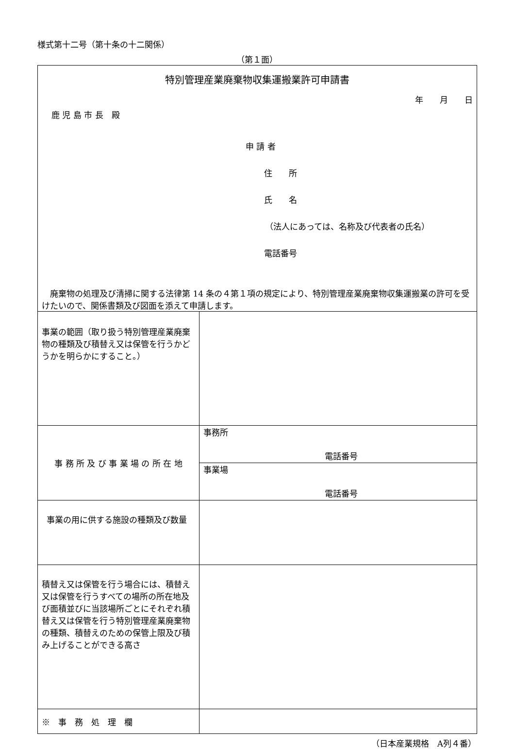様式第十二号（第十条の十二関係）
（第１面）
| 特別管理産業廃棄物収集運搬業許可申請書 年 月 日 鹿 児 島 市 長 殿 申 請 者 住 所 氏 名 （法人にあっては、名称及び代表者の氏名） 電話番号 廃棄物の処理及び清掃に関する法律第 14 条の４第１項の規定により、特別管理産業廃棄物収集運搬業の許可を受けたいので、関係書類及び図面を添えて申請します。 | |
| 事業の範囲（取り扱う特別管理産業廃棄物の種類及び積替え又は保管を行うかどうかを明らかにすること。） | |
| 事 務 所 及 び 事 業 場 の 所 在 地 | 事務所 電話番号 |
| | 事業場 電話番号 |
| 事業の用に供する施設の種類及び数量 | |
| 積替え又は保管を行う場合には、積替え又は保管を行うすべての場所の所在地及び面積並びに当該場所ごとにそれぞれ積替え又は保管を行う特別管理産業廃棄物の種類、積替えのための保管上限及び積み上げることができる高さ | |
| ※ 事 務 処 理 欄 | |
（日本産業規格　A列４番）